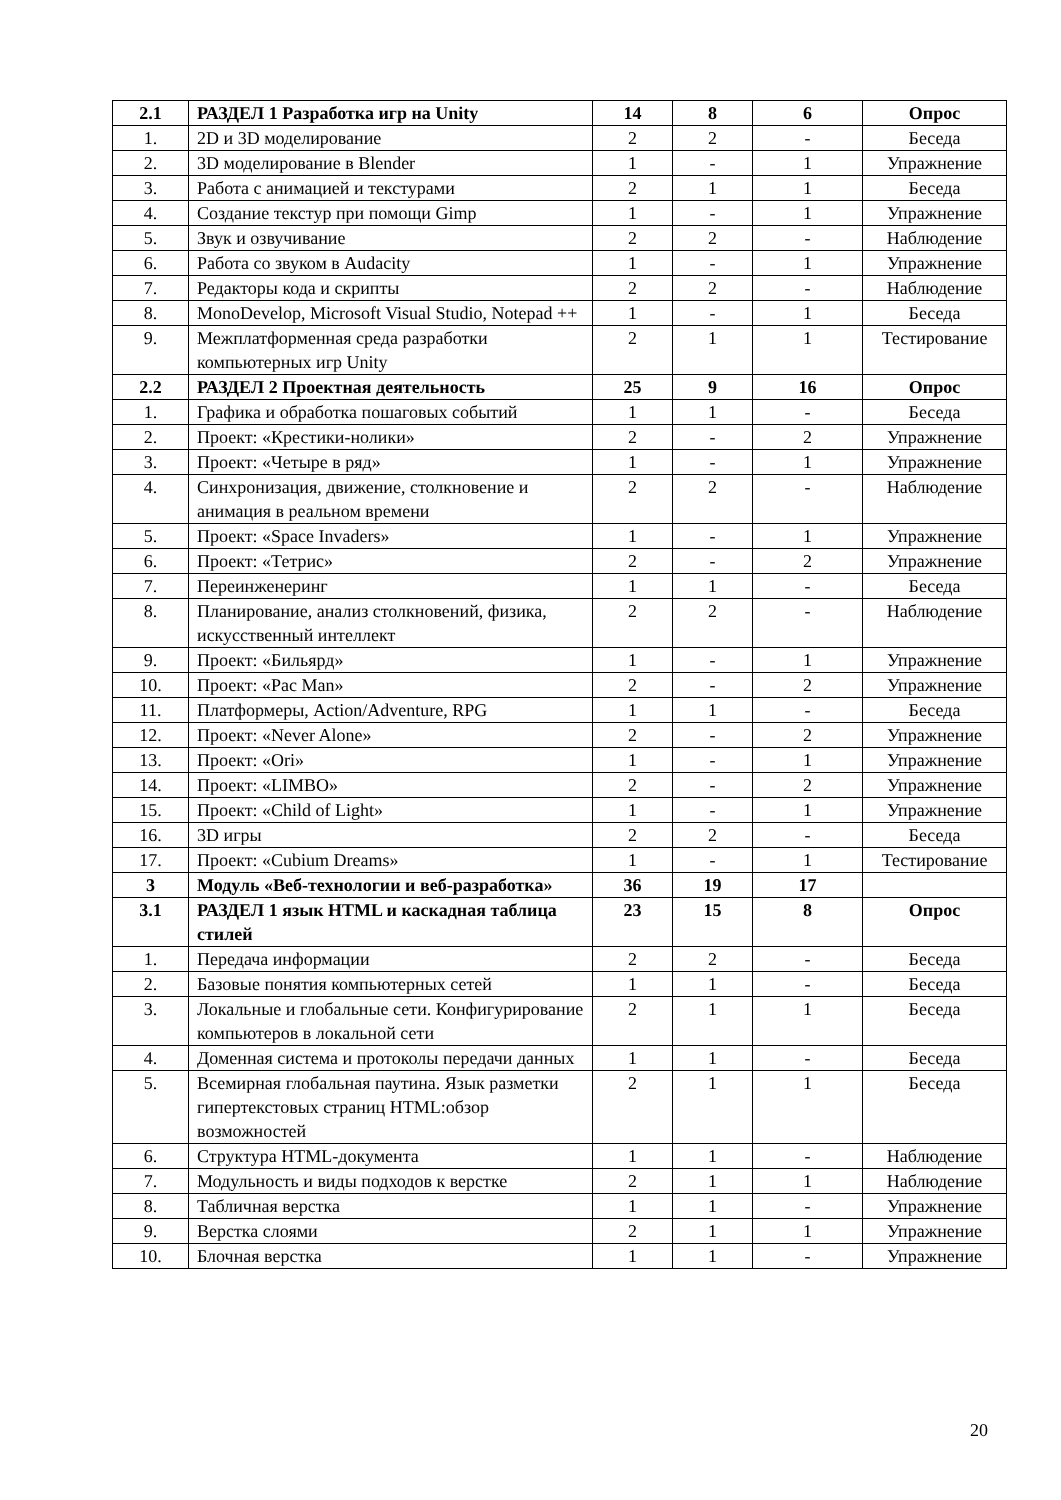| 2.1 | РАЗДЕЛ 1 Разработка игр на Unity | 14 | 8 | 6 | Опрос |
| 1. | 2D и 3D моделирование | 2 | 2 | - | Беседа |
| 2. | 3D моделирование в Blender | 1 | - | 1 | Упражнение |
| 3. | Работа с анимацией и текстурами | 2 | 1 | 1 | Беседа |
| 4. | Создание текстур при помощи Gimp | 1 | - | 1 | Упражнение |
| 5. | Звук и озвучивание | 2 | 2 | - | Наблюдение |
| 6. | Работа со звуком в Audacity | 1 | - | 1 | Упражнение |
| 7. | Редакторы кода и скрипты | 2 | 2 | - | Наблюдение |
| 8. | MonoDevelop, Microsoft Visual Studio, Notepad ++ | 1 | - | 1 | Беседа |
| 9. | Межплатформенная среда разработки компьютерных игр Unity | 2 | 1 | 1 | Тестирование |
| 2.2 | РАЗДЕЛ 2 Проектная деятельность | 25 | 9 | 16 | Опрос |
| 1. | Графика и обработка пошаговых событий | 1 | 1 | - | Беседа |
| 2. | Проект: «Крестики-нолики» | 2 | - | 2 | Упражнение |
| 3. | Проект: «Четыре в ряд» | 1 | - | 1 | Упражнение |
| 4. | Синхронизация, движение, столкновение и анимация в реальном времени | 2 | 2 | - | Наблюдение |
| 5. | Проект: «Space Invaders» | 1 | - | 1 | Упражнение |
| 6. | Проект: «Тетрис» | 2 | - | 2 | Упражнение |
| 7. | Переинженеринг | 1 | 1 | - | Беседа |
| 8. | Планирование, анализ столкновений, физика, искусственный интеллект | 2 | 2 | - | Наблюдение |
| 9. | Проект: «Бильярд» | 1 | - | 1 | Упражнение |
| 10. | Проект: «Pac Man» | 2 | - | 2 | Упражнение |
| 11. | Платформеры, Action/Adventure, RPG | 1 | 1 | - | Беседа |
| 12. | Проект: «Never Alone» | 2 | - | 2 | Упражнение |
| 13. | Проект: «Ori» | 1 | - | 1 | Упражнение |
| 14. | Проект: «LIMBO» | 2 | - | 2 | Упражнение |
| 15. | Проект: «Child of Light» | 1 | - | 1 | Упражнение |
| 16. | 3D игры | 2 | 2 | - | Беседа |
| 17. | Проект: «Cubium Dreams» | 1 | - | 1 | Тестирование |
| 3 | Модуль «Веб-технологии и веб-разработка» | 36 | 19 | 17 | |
| 3.1 | РАЗДЕЛ 1 язык HTML и каскадная таблица стилей | 23 | 15 | 8 | Опрос |
| 1. | Передача информации | 2 | 2 | - | Беседа |
| 2. | Базовые понятия компьютерных сетей | 1 | 1 | - | Беседа |
| 3. | Локальные и глобальные сети. Конфигурирование компьютеров в локальной сети | 2 | 1 | 1 | Беседа |
| 4. | Доменная система и протоколы передачи данных | 1 | 1 | - | Беседа |
| 5. | Всемирная глобальная паутина. Язык разметки гипертекстовых страниц HTML:обзор возможностей | 2 | 1 | 1 | Беседа |
| 6. | Структура HTML-документа | 1 | 1 | - | Наблюдение |
| 7. | Модульность и виды подходов к верстке | 2 | 1 | 1 | Наблюдение |
| 8. | Табличная верстка | 1 | 1 | - | Упражнение |
| 9. | Верстка слоями | 2 | 1 | 1 | Упражнение |
| 10. | Блочная верстка | 1 | 1 | - | Упражнение |
20